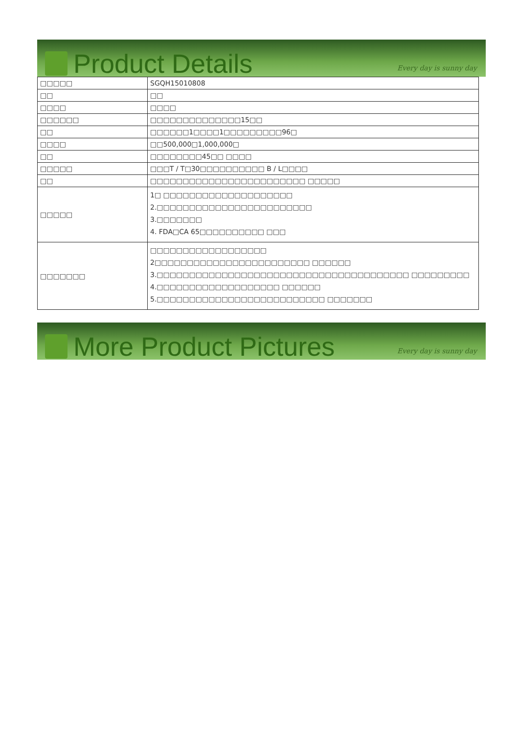Product Details
Every day is sunny day
| □□□□□ | SGQH15010808 |
| □□ | □□ |
| □□□□ | □□□□ |
| □□□□□□ | □□□□□□□□□□□□□□15□□ |
| □□ | □□□□□□1□□□□1□□□□□□□□□96□ |
| □□□□ | □□500,000□1,000,000□ |
| □□ | □□□□□□□□45□□ □□□□ |
| □□□□□ | □□□T / T□30□□□□□□□□□□ B / L□□□□ |
| □□ | □□□□□□□□□□□□□□□□□□□□□□□□ □□□□□ |
| □□□□□ | 1□ □□□□□□□□□□□□□□□□□□□□ 2.□□□□□□□□□□□□□□□□□□□□□□□□ 3.□□□□□□□ 4. FDA□CA 65□□□□□□□□□□ □□□ |
| □□□□□□□ | □□□□□□□□□□□□□□□□□□ 2□□□□□□□□□□□□□□□□□□□□□□□□ □□□□□□ 3.□□□□□□□□□□□□□□□□□□□□□□□□□□□□□□□□□□□□□□□ □□□□□□□□□ 4.□□□□□□□□□□□□□□□□□□□ □□□□□□ 5.□□□□□□□□□□□□□□□□□□□□□□□□□□ □□□□□□□ |
More Product Pictures
Every day is sunny day